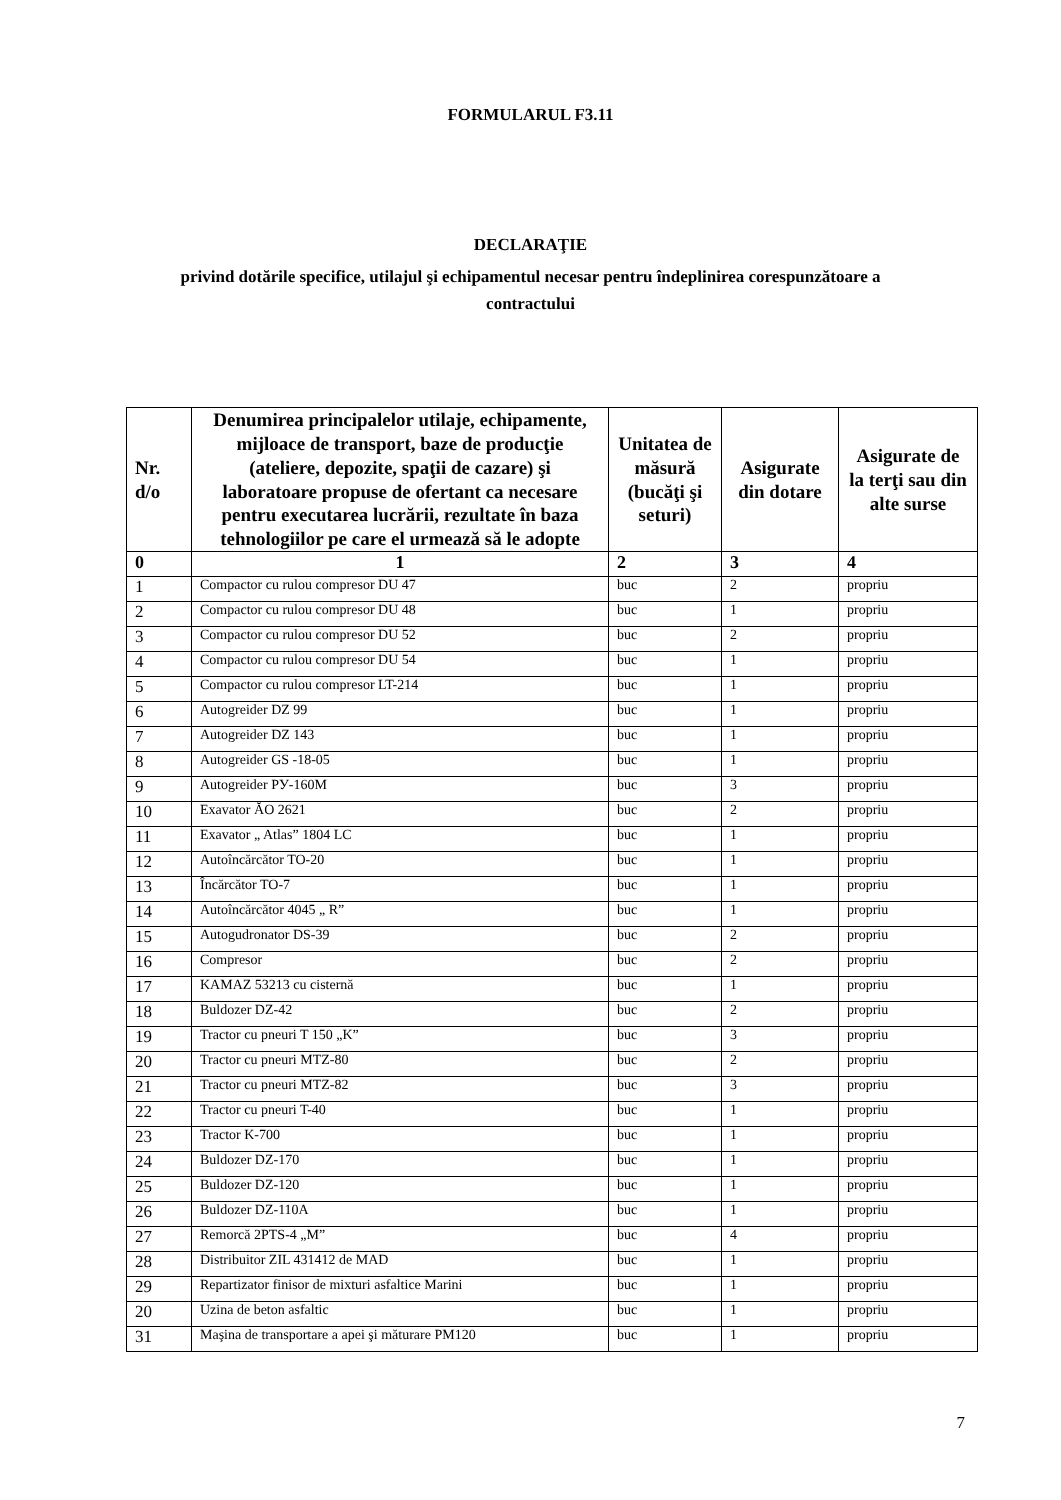FORMULARUL F3.11
DECLARAŢIE
privind dotările specifice, utilajul şi echipamentul necesar pentru îndeplinirea corespunzătoare a contractului
| Nr. d/o | Denumirea principalelor utilaje, echipamente, mijloace de transport, baze de producţie (ateliere, depozite, spaţii de cazare) şi laboratoare propuse de ofertant ca necesare pentru executarea lucrării, rezultate în baza tehnologiilor pe care el urmează să le adopte | Unitatea de măsură (bucăţi şi seturi) | Asigurate din dotare | Asigurate de la terţi sau din alte surse |
| --- | --- | --- | --- | --- |
| 0 | 1 | 2 | 3 | 4 |
| 1 | Compactor cu rulou compresor DU 47 | buc | 2 | propriu |
| 2 | Compactor cu rulou compresor DU 48 | buc | 1 | propriu |
| 3 | Compactor cu rulou compresor DU 52 | buc | 2 | propriu |
| 4 | Compactor cu rulou compresor DU 54 | buc | 1 | propriu |
| 5 | Compactor cu rulou compresor LT-214 | buc | 1 | propriu |
| 6 | Autogreider DZ 99 | buc | 1 | propriu |
| 7 | Autogreider DZ 143 | buc | 1 | propriu |
| 8 | Autogreider GS -18-05 | buc | 1 | propriu |
| 9 | Autogreider PУ-160M | buc | 3 | propriu |
| 10 | Exavator ĂO 2621 | buc | 2 | propriu |
| 11 | Exavator „ Atlas” 1804 LC | buc | 1 | propriu |
| 12 | Autoîncărcător TO-20 | buc | 1 | propriu |
| 13 | Încărcător TO-7 | buc | 1 | propriu |
| 14 | Autoîncărcător 4045 „ R” | buc | 1 | propriu |
| 15 | Autogudronator DS-39 | buc | 2 | propriu |
| 16 | Compresor | buc | 2 | propriu |
| 17 | KAMAZ 53213 cu cisternă | buc | 1 | propriu |
| 18 | Buldozer DZ-42 | buc | 2 | propriu |
| 19 | Tractor cu pneuri T 150 „K” | buc | 3 | propriu |
| 20 | Tractor cu pneuri MTZ-80 | buc | 2 | propriu |
| 21 | Tractor cu pneuri MTZ-82 | buc | 3 | propriu |
| 22 | Tractor cu pneuri T-40 | buc | 1 | propriu |
| 23 | Tractor K-700 | buc | 1 | propriu |
| 24 | Buldozer DZ-170 | buc | 1 | propriu |
| 25 | Buldozer DZ-120 | buc | 1 | propriu |
| 26 | Buldozer DZ-110A | buc | 1 | propriu |
| 27 | Remorcă 2PTS-4 „M” | buc | 4 | propriu |
| 28 | Distribuitor ZIL 431412 de MAD | buc | 1 | propriu |
| 29 | Repartizator finisor de mixturi asfaltice Marini | buc | 1 | propriu |
| 20 | Uzina de beton asfaltic | buc | 1 | propriu |
| 31 | Maşina de transportare a apei şi măturare PM120 | buc | 1 | propriu |
7